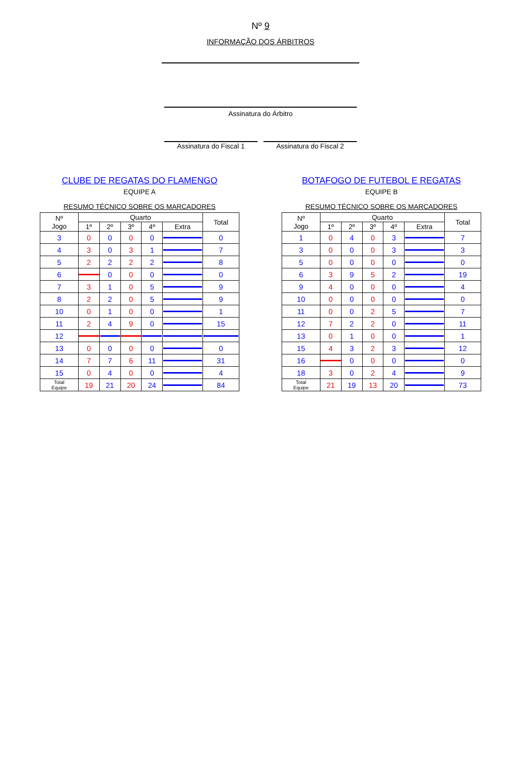Nº 9
INFORMAÇÃO DOS ÁRBITROS
Assinatura do Árbitro
Assinatura do Fiscal 1
Assinatura do Fiscal 2
CLUBE DE REGATAS DO FLAMENGO
EQUIPE A
RESUMO TÉCNICO SOBRE OS MARCADORES
| Nº Jogo | Quarto | | | | | Total |
| --- | --- | --- | --- | --- | --- | --- |
| | 1º | 2º | 3º | 4º | Extra | |
| 3 | 0 | 0 | 0 | 0 | | 0 |
| 4 | 3 | 0 | 3 | 1 | | 7 |
| 5 | 2 | 2 | 2 | 2 | | 8 |
| 6 | | 0 | 0 | 0 | | 0 |
| 7 | 3 | 1 | 0 | 5 | | 9 |
| 8 | 2 | 2 | 0 | 5 | | 9 |
| 10 | 0 | 1 | 0 | 0 | | 1 |
| 11 | 2 | 4 | 9 | 0 | | 15 |
| 12 | | | | | | |
| 13 | 0 | 0 | 0 | 0 | | 0 |
| 14 | 7 | 7 | 6 | 11 | | 31 |
| 15 | 0 | 4 | 0 | 0 | | 4 |
| Total Equipe | 19 | 21 | 20 | 24 | | 84 |
BOTAFOGO DE FUTEBOL E REGATAS
EQUIPE B
RESUMO TÉCNICO SOBRE OS MARCADORES
| Nº Jogo | Quarto | | | | | Total |
| --- | --- | --- | --- | --- | --- | --- |
| | 1º | 2º | 3º | 4º | Extra | |
| 1 | 0 | 4 | 0 | 3 | | 7 |
| 3 | 0 | 0 | 0 | 3 | | 3 |
| 5 | 0 | 0 | 0 | 0 | | 0 |
| 6 | 3 | 9 | 5 | 2 | | 19 |
| 9 | 4 | 0 | 0 | 0 | | 4 |
| 10 | 0 | 0 | 0 | 0 | | 0 |
| 11 | 0 | 0 | 2 | 5 | | 7 |
| 12 | 7 | 2 | 2 | 0 | | 11 |
| 13 | 0 | 1 | 0 | 0 | | 1 |
| 15 | 4 | 3 | 2 | 3 | | 12 |
| 16 | | 0 | 0 | 0 | | 0 |
| 18 | 3 | 0 | 2 | 4 | | 9 |
| Total Equipe | 21 | 19 | 13 | 20 | | 73 |